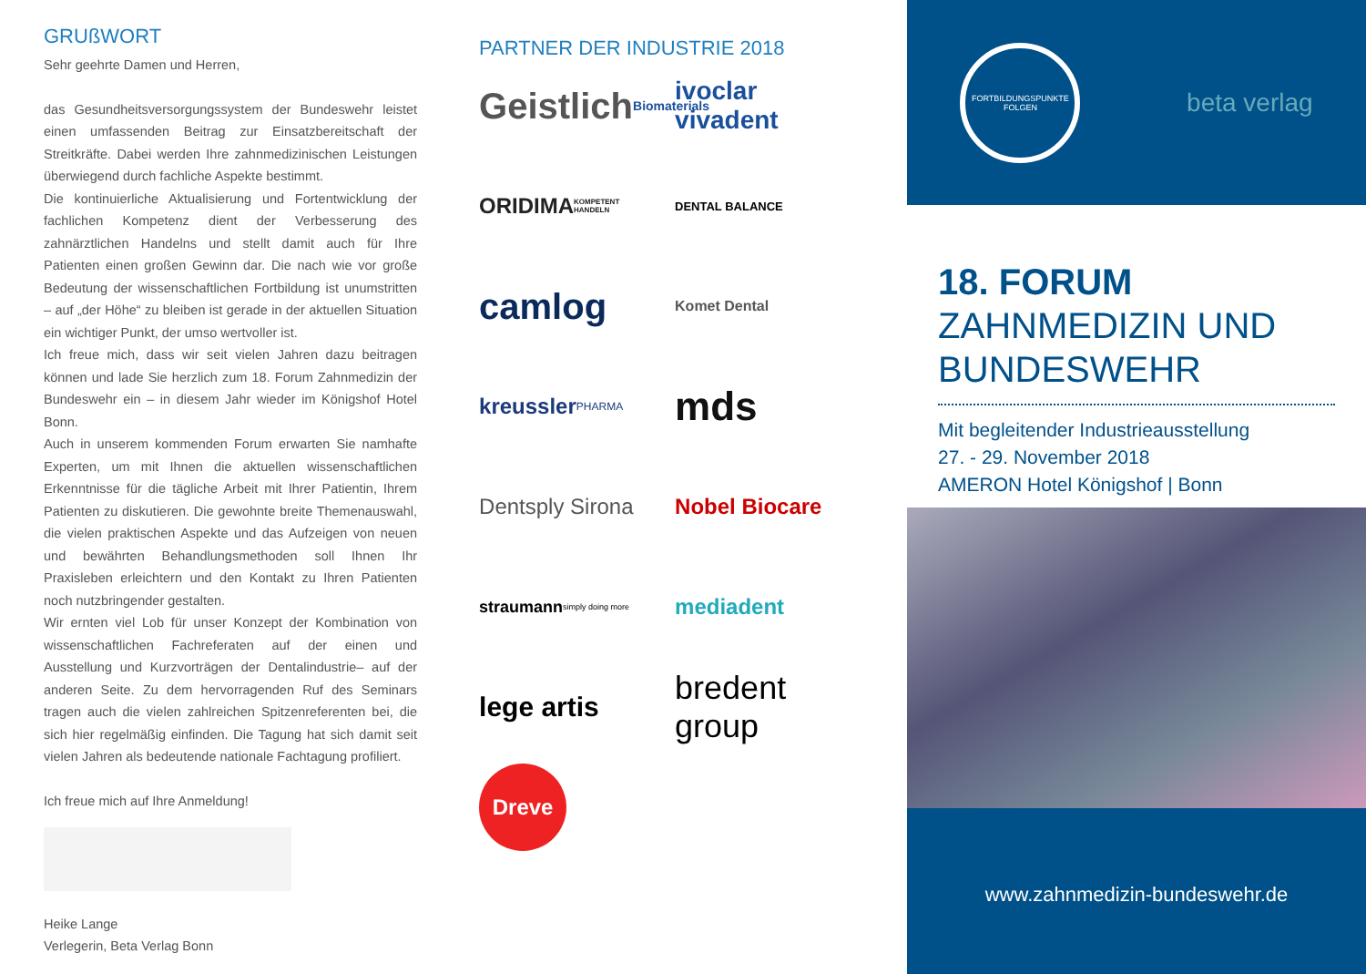GRUßWORT
Sehr geehrte Damen und Herren,
das Gesundheitsversorgungssystem der Bundeswehr leistet einen umfassenden Beitrag zur Einsatzbereitschaft der Streitkräfte. Dabei werden Ihre zahnmedizinischen Leistungen überwiegend durch fachliche Aspekte bestimmt.
Die kontinuierliche Aktualisierung und Fortentwicklung der fachlichen Kompetenz dient der Verbesserung des zahnärztlichen Handelns und stellt damit auch für Ihre Patienten einen großen Gewinn dar. Die nach wie vor große Bedeutung der wissenschaftlichen Fortbildung ist unumstritten – auf „der Höhe“ zu bleiben ist gerade in der aktuellen Situation ein wichtiger Punkt, der umso wertvoller ist.
Ich freue mich, dass wir seit vielen Jahren dazu beitragen können und lade Sie herzlich zum 18. Forum Zahnmedizin der Bundeswehr ein – in diesem Jahr wieder im Königshof Hotel Bonn.
Auch in unserem kommenden Forum erwarten Sie namhafte Experten, um mit Ihnen die aktuellen wissenschaftlichen Erkenntnisse für die tägliche Arbeit mit Ihrer Patientin, Ihrem Patienten zu diskutieren. Die gewohnte breite Themenauswahl, die vielen praktischen Aspekte und das Aufzeigen von neuen und bewährten Behandlungsmethoden soll Ihnen Ihr Praxisleben erleichtern und den Kontakt zu Ihren Patienten noch nutzbringender gestalten.
Wir ernten viel Lob für unser Konzept der Kombination von wissenschaftlichen Fachreferaten auf der einen und Ausstellung und Kurzvorträgen der Dentalindustrie– auf der anderen Seite. Zu dem hervorragenden Ruf des Seminars tragen auch die vielen zahlreichen Spitzenreferenten bei, die sich hier regelmäßig einfinden. Die Tagung hat sich damit seit vielen Jahren als bedeutende nationale Fachtagung profiliert.
Ich freue mich auf Ihre Anmeldung!
Heike Lange
Verlegerin, Beta Verlag Bonn
PARTNER DER INDUSTRIE 2018
Geistlich Biomaterials
ivoclar vivadent
ORIDIMA KOMPETENT HANDELN
DENTAL BALANCE
camlog
Komet Dental
kreussler PHARMA
mds
Dentsply Sirona
Nobel Biocare
straumann simply doing more
mediadent
lege artis
bredent group
Dreve
FORTBILDUNGSPUNKTE
FOLGEN
beta verlag
18. FORUM
ZAHNMEDIZIN UND
BUNDESWEHR
Mit begleitender Industrieausstellung
27. - 29. November 2018
AMERON Hotel Königshof | Bonn
www.zahnmedizin-bundeswehr.de